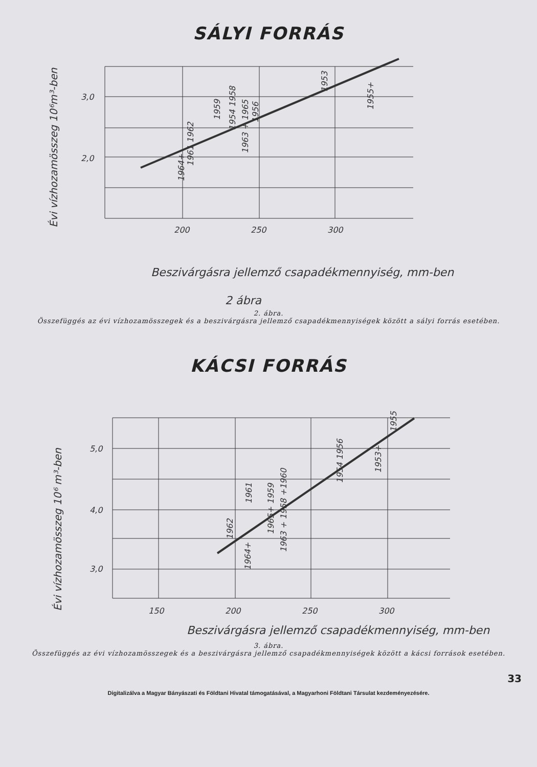SÁLYI FORRÁS
3,0
2,0
200
250
300
1964+
1961 1962
1959
1954 1958
1963 + 1965
1956
1953
1955+
Évi vízhozamösszeg 10⁶m³-ben
Beszivárgásra jellemző csapadékmennyiség, mm-ben
2 ábra
2. ábra.
Összefüggés az évi vízhozamösszegek és a beszivárgásra jellemző csapadékmennyiségek között a sályi forrás esetében.
KÁCSI FORRÁS
5,0
4,0
3,0
150
200
250
300
1962
1964+
1961
1965+ 1959
1963 + 1958 +1960
1954 1956
1953+
1955
Évi vízhozamösszeg 10⁶ m³-ben
Beszivárgásra jellemző csapadékmennyiség, mm-ben
3. ábra.
Összefüggés az évi vízhozamösszegek és a beszivárgásra jellemző csapadékmennyiségek között a kácsi források esetében.
33
Digitalizálva a Magyar Bányászati és Földtani Hivatal támogatásával, a Magyarhoni Földtani Társulat kezdeményezésére.